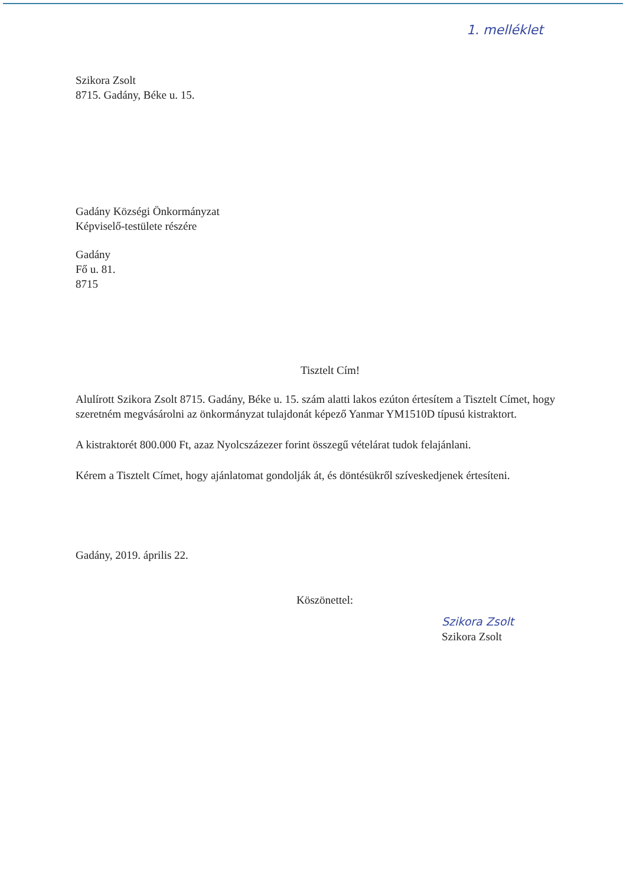1. melléklet
Szikora Zsolt
8715. Gadány, Béke u. 15.
Gadány Községi Önkormányzat
Képviselő-testülete részére
Gadány
Fő u. 81.
8715
Tisztelt Cím!
Alulírott Szikora Zsolt 8715. Gadány, Béke u. 15. szám alatti lakos ezúton értesítem a Tisztelt Címet, hogy szeretném megvásárolni az önkormányzat tulajdonát képező Yanmar YM1510D típusú kistraktort.
A kistraktorét 800.000 Ft, azaz Nyolcszázezer forint összegű vételárat tudok felajánlani.
Kérem a Tisztelt Címet, hogy ajánlatomat gondolják át, és döntésükről szíveskedjenek értesíteni.
Gadány, 2019. április 22.
Köszönettel:
Szikora Zsolt
Szikora Zsolt